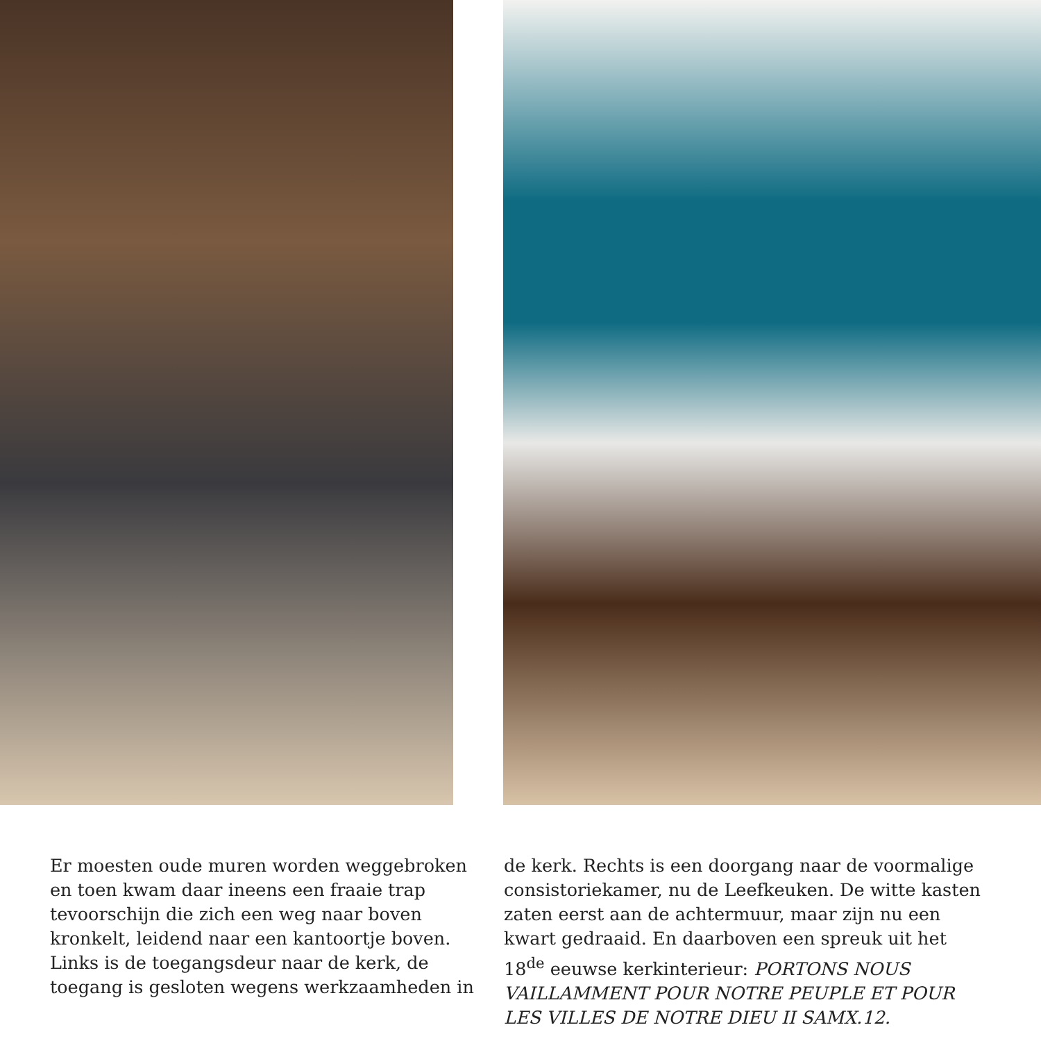Er moesten oude muren worden weggebroken en toen kwam daar ineens een fraaie trap tevoorschijn die zich een weg naar boven kronkelt, leidend naar een kantoortje boven. Links is de toegangsdeur naar de kerk, de toegang is gesloten wegens werkzaamheden in
de kerk. Rechts is een doorgang naar de voormalige consistoriekamer, nu de Leefkeuken. De witte kasten zaten eerst aan de achtermuur, maar zijn nu een kwart gedraaid. En daarboven een spreuk uit het 18<sup>de</sup> eeuwse kerkinterieur: PORTONS NOUS VAILLAMMENT POUR NOTRE PEUPLE ET POUR LES VILLES DE NOTRE DIEU II SAMX.12.